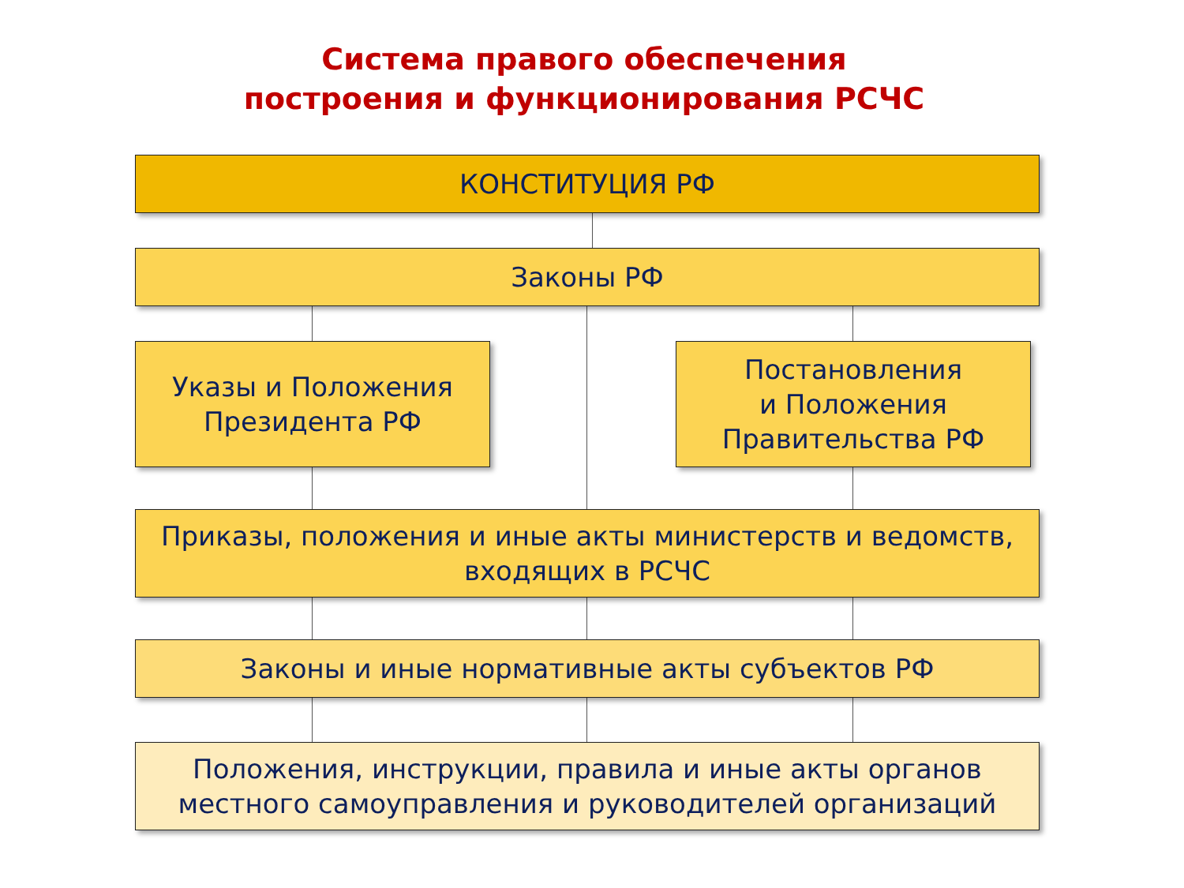Система правого обеспечения
построения и функционирования РСЧС
КОНСТИТУЦИЯ РФ
Законы РФ
Указы и Положения
Президента РФ
Постановления
и Положения
Правительства РФ
Приказы, положения и иные акты министерств и ведомств,
входящих в РСЧС
Законы и иные нормативные акты субъектов РФ
Положения, инструкции, правила и иные акты органов
местного самоуправления и руководителей организаций